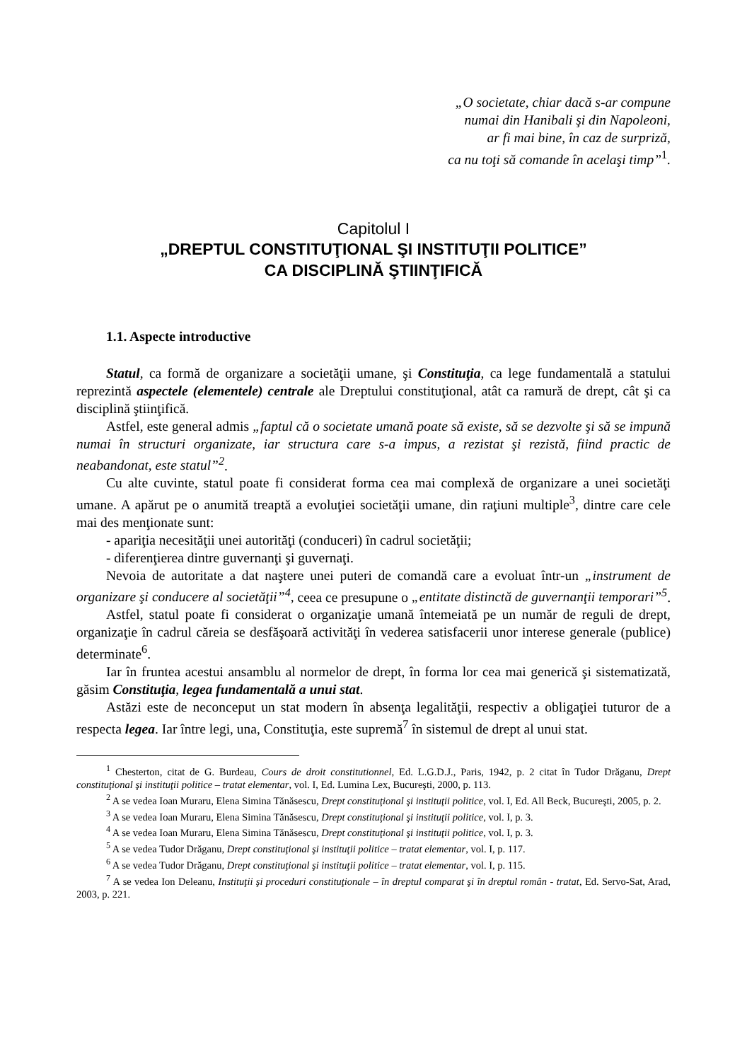„O societate, chiar dacă s-ar compune
numai din Hanibali şi din Napoleoni,
ar fi mai bine, în caz de surpriză,
ca nu toţi să comande în acelaşi timp”<sup>1</sup>.
Capitolul I
„DREPTUL CONSTITUŢIONAL ŞI INSTITUŢII POLITICE”
CA DISCIPLINĂ ŞTIINŢIFICĂ
1.1. Aspecte introductive
Statul, ca formă de organizare a societăţii umane, şi Constituţia, ca lege fundamentală a statului reprezintă aspectele (elementele) centrale ale Dreptului constituţional, atât ca ramură de drept, cât şi ca disciplină ştiinţifică.
Astfel, este general admis „faptul că o societate umană poate să existe, să se dezvolte şi să se impună numai în structuri organizate, iar structura care s-a impus, a rezistat şi rezistă, fiind practic de neabandonat, este statul”<sup>2</sup>.
Cu alte cuvinte, statul poate fi considerat forma cea mai complexă de organizare a unei societăţi umane. A apărut pe o anumită treaptă a evoluţiei societăţii umane, din raţiuni multiple<sup>3</sup>, dintre care cele mai des menţionate sunt:
- apariţia necesităţii unei autorităţi (conduceri) în cadrul societăţii;
- diferenţierea dintre guvernanţi şi guvernaţi.
Nevoia de autoritate a dat naştere unei puteri de comandă care a evoluat într-un „instrument de organizare şi conducere al societăţii”<sup>4</sup>, ceea ce presupune o „entitate distinctă de guvernanţii temporari”<sup>5</sup>.
Astfel, statul poate fi considerat o organizaţie umană întemeiată pe un număr de reguli de drept, organizaţie în cadrul căreia se desfăşoară activităţi în vederea satisfacerii unor interese generale (publice) determinate<sup>6</sup>.
Iar în fruntea acestui ansamblu al normelor de drept, în forma lor cea mai generică şi sistematizată, găsim Constituţia, legea fundamentală a unui stat.
Astăzi este de neconceput un stat modern în absenţa legalităţii, respectiv a obligaţiei tuturor de a respecta legea. Iar între legi, una, Constituţia, este supremă<sup>7</sup> în sistemul de drept al unui stat.
<sup>1</sup> Chesterton, citat de G. Burdeau, Cours de droit constitutionnel, Ed. L.G.D.J., Paris, 1942, p. 2 citat în Tudor Drăganu, Drept constituţional şi instituţii politice – tratat elementar, vol. I, Ed. Lumina Lex, Bucureşti, 2000, p. 113.
<sup>2</sup> A se vedea Ioan Muraru, Elena Simina Tănăsescu, Drept constituţional şi instituţii politice, vol. I, Ed. All Beck, Bucureşti, 2005, p. 2.
<sup>3</sup> A se vedea Ioan Muraru, Elena Simina Tănăsescu, Drept constituţional şi instituţii politice, vol. I, p. 3.
<sup>4</sup> A se vedea Ioan Muraru, Elena Simina Tănăsescu, Drept constituţional şi instituţii politice, vol. I, p. 3.
<sup>5</sup> A se vedea Tudor Drăganu, Drept constituţional şi instituţii politice – tratat elementar, vol. I, p. 117.
<sup>6</sup> A se vedea Tudor Drăganu, Drept constituţional şi instituţii politice – tratat elementar, vol. I, p. 115.
<sup>7</sup> A se vedea Ion Deleanu, Instituţii şi proceduri constituţionale – în dreptul comparat şi în dreptul român - tratat, Ed. Servo-Sat, Arad, 2003, p. 221.